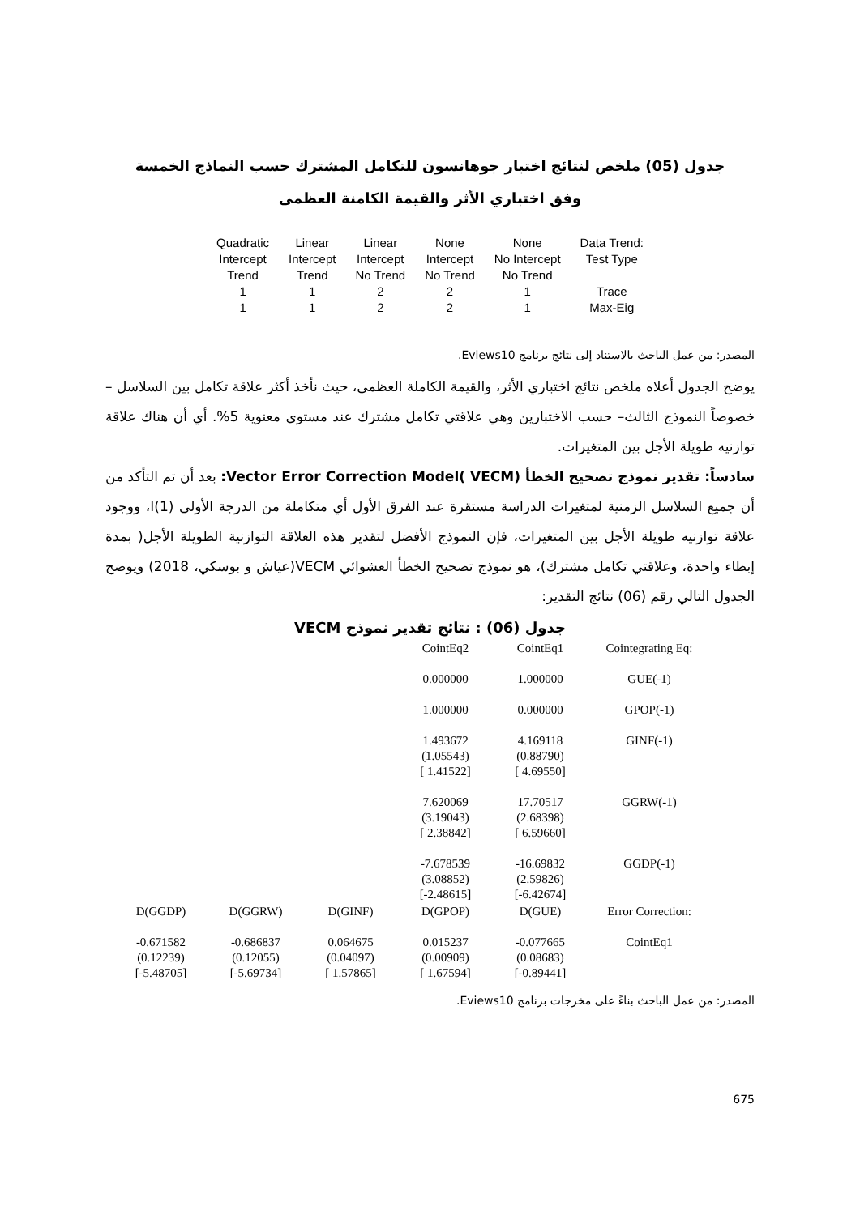جدول (05) ملخص لنتائج اختبار جوهانسون للتكامل المشترك حسب النماذج الخمسة
وفق اختباري الأثر والقيمة الكامنة العظمى
| Quadratic Intercept Trend | Linear Intercept Trend | Linear Intercept No Trend | None Intercept No Trend | None No Intercept No Trend | Data Trend: Test Type |
| --- | --- | --- | --- | --- | --- |
| 1 | 1 | 2 | 2 | 1 | Trace |
| 1 | 1 | 2 | 2 | 1 | Max-Eig |
المصدر: من عمل الباحث بالاستناد إلى نتائج برنامج Eviews10.
يوضح الجدول أعلاه ملخص نتائج اختباري الأثر، والقيمة الكاملة العظمى، حيث نأخذ أكثر علاقة تكامل بين السلاسل – خصوصاً النموذج الثالث– حسب الاختبارين وهي علاقتي تكامل مشترك عند مستوى معنوية 5%. أي أن هناك علاقة توازنيه طويلة الأجل بين المتغيرات.
سادساً: تقدير نموذج تصحيح الخطأ Vector Error Correction Model( VECM): بعد أن تم التأكد من أن جميع السلاسل الزمنية لمتغيرات الدراسة مستقرة عند الفرق الأول أي متكاملة من الدرجة الأولى (1)I، ووجود علاقة توازنيه طويلة الأجل بين المتغيرات، فإن النموذج الأفضل لتقدير هذه العلاقة التوازنية الطويلة الأجل( بمدة إبطاء واحدة، وعلاقتي تكامل مشترك)، هو نموذج تصحيح الخطأ العشوائي VECM(عياش و بوسكي، 2018) ويوضح الجدول التالي رقم (06) نتائج التقدير:
جدول (06) : نتائج تقدير نموذج VECM
| | | | CointEq2 | CointEq1 | Cointegrating Eq: |
| | | | 0.000000 | 1.000000 | GUE(-1) |
| | | | 1.000000 | 0.000000 | GPOP(-1) |
| | | | 1.493672 (1.05543) [ 1.41522] | 4.169118 (0.88790) [ 4.69550] | GINF(-1) |
| | | | 7.620069 (3.19043) [ 2.38842] | 17.70517 (2.68398) [ 6.59660] | GGRW(-1) |
| | | | -7.678539 (3.08852) [-2.48615] | -16.69832 (2.59826) [-6.42674] | GGDP(-1) |
| D(GGDP) | D(GGRW) | D(GINF) | D(GPOP) | D(GUE) | Error Correction: |
| -0.671582 (0.12239) [-5.48705] | -0.686837 (0.12055) [-5.69734] | 0.064675 (0.04097) [ 1.57865] | 0.015237 (0.00909) [ 1.67594] | -0.077665 (0.08683) [-0.89441] | CointEq1 |
المصدر: من عمل الباحث بناءً على مخرجات برنامج Eviews10.
675